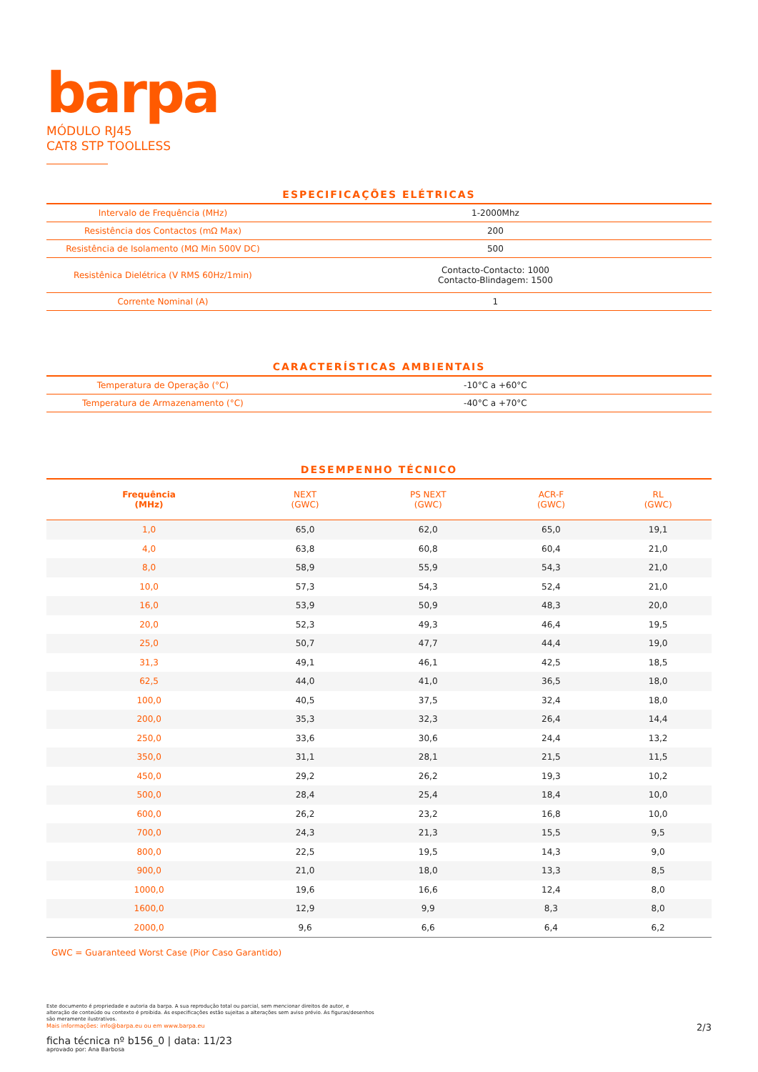barpa
MÓDULO RJ45
CAT8 STP TOOLLESS
ESPECIFICAÇÕES ELÉTRICAS
| Intervalo de Frequência (MHz) | 1-2000Mhz |
| Resistência dos Contactos (mΩ Max) | 200 |
| Resistência de Isolamento (MΩ Min 500V DC) | 500 |
| Resistênica Dielétrica (V RMS 60Hz/1min) | Contacto-Contacto: 1000 Contacto-Blindagem: 1500 |
| Corrente Nominal (A) | 1 |
CARACTERÍSTICAS AMBIENTAIS
| Temperatura de Operação (°C) | -10°C a +60°C |
| Temperatura de Armazenamento (°C) | -40°C a +70°C |
DESEMPENHO TÉCNICO
| Frequência (MHz) | NEXT (GWC) | PS NEXT (GWC) | ACR-F (GWC) | RL (GWC) |
| --- | --- | --- | --- | --- |
| 1,0 | 65,0 | 62,0 | 65,0 | 19,1 |
| 4,0 | 63,8 | 60,8 | 60,4 | 21,0 |
| 8,0 | 58,9 | 55,9 | 54,3 | 21,0 |
| 10,0 | 57,3 | 54,3 | 52,4 | 21,0 |
| 16,0 | 53,9 | 50,9 | 48,3 | 20,0 |
| 20,0 | 52,3 | 49,3 | 46,4 | 19,5 |
| 25,0 | 50,7 | 47,7 | 44,4 | 19,0 |
| 31,3 | 49,1 | 46,1 | 42,5 | 18,5 |
| 62,5 | 44,0 | 41,0 | 36,5 | 18,0 |
| 100,0 | 40,5 | 37,5 | 32,4 | 18,0 |
| 200,0 | 35,3 | 32,3 | 26,4 | 14,4 |
| 250,0 | 33,6 | 30,6 | 24,4 | 13,2 |
| 350,0 | 31,1 | 28,1 | 21,5 | 11,5 |
| 450,0 | 29,2 | 26,2 | 19,3 | 10,2 |
| 500,0 | 28,4 | 25,4 | 18,4 | 10,0 |
| 600,0 | 26,2 | 23,2 | 16,8 | 10,0 |
| 700,0 | 24,3 | 21,3 | 15,5 | 9,5 |
| 800,0 | 22,5 | 19,5 | 14,3 | 9,0 |
| 900,0 | 21,0 | 18,0 | 13,3 | 8,5 |
| 1000,0 | 19,6 | 16,6 | 12,4 | 8,0 |
| 1600,0 | 12,9 | 9,9 | 8,3 | 8,0 |
| 2000,0 | 9,6 | 6,6 | 6,4 | 6,2 |
GWC = Guaranteed Worst Case (Pior Caso Garantido)
Este documento é propriedade e autoria da barpa. A sua reprodução total ou parcial, sem mencionar direitos de autor, e
alteração de conteúdo ou contexto é proibida. As especificações estão sujeitas a alterações sem aviso prévio. As figuras/desenhos
são meramente ilustrativos.
Mais informações: info@barpa.eu ou em www.barpa.eu
ficha técnica nº b156_0 | data: 11/23
aprovado por: Ana Barbosa
2/3